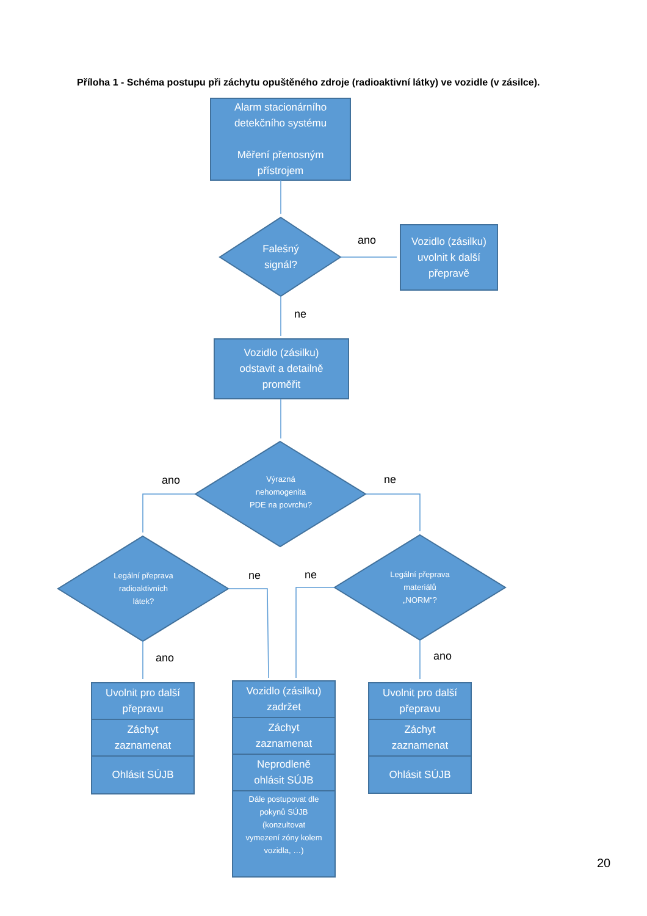Příloha 1 - Schéma postupu při záchytu opuštěného zdroje (radioaktivní látky) ve vozidle (v zásilce).
Alarm stacionárního
detekčního systému
Měření přenosným
přístrojem
Falešný
signál?
ano
Vozidlo (zásilku)
uvolnit k další
přepravě
ne
Vozidlo (zásilku)
odstavit a detailně
proměřit
Výrazná
nehomogenita
PDE na povrchu?
ano ne
Legální přeprava
radioaktivních
látek?
ne ne
Legální přeprava
materiálů
„NORM“?
ano ano
Uvolnit pro další
přepravu
Záchyt
zaznamenat
Ohlásit SÚJB
Vozidlo (zásilku)
zadržet
Záchyt
zaznamenat
Neprodleně
ohlásit SÚJB
Dále postupovat dle
pokynů SÚJB
(konzultovat
vymezení zóny kolem
vozidla, …)
Uvolnit pro další
přepravu
Záchyt
zaznamenat
Ohlásit SÚJB
20